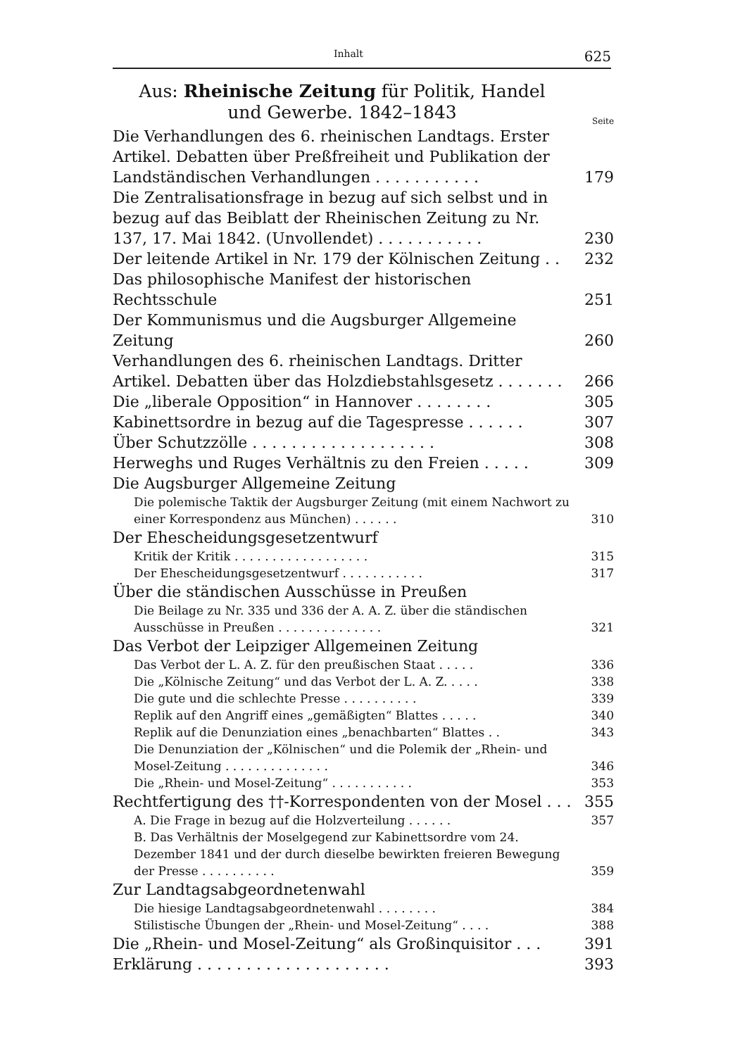Inhalt 625
Aus: Rheinische Zeitung für Politik, Handel
und Gewerbe. 1842–1843
Seite
Die Verhandlungen des 6. rheinischen Landtags. Erster Artikel. Debatten über Preßfreiheit und Publikation der Landständischen Verhandlungen . . . . . . . . . . . 179
Die Zentralisationsfrage in bezug auf sich selbst und in bezug auf das Beiblatt der Rheinischen Zeitung zu Nr. 137, 17. Mai 1842. (Unvollendet) . . . . . . . . . . . 230
Der leitende Artikel in Nr. 179 der Kölnischen Zeitung . . 232
Das philosophische Manifest der historischen Rechtsschule 251
Der Kommunismus und die Augsburger Allgemeine Zeitung 260
Verhandlungen des 6. rheinischen Landtags. Dritter Artikel. Debatten über das Holzdiebstahlsgesetz . . . . . . . 266
Die „liberale Opposition“ in Hannover . . . . . . . . 305
Kabinettsordre in bezug auf die Tagespresse . . . . . . 307
Über Schutzzölle . . . . . . . . . . . . . . . . . . . 308
Herweghs und Ruges Verhältnis zu den Freien . . . . . 309
Die Augsburger Allgemeine Zeitung
Die polemische Taktik der Augsburger Zeitung (mit einem Nachwort zu einer Korrespondenz aus München) . . . . . . 310
Der Ehescheidungsgesetzentwurf
Kritik der Kritik . . . . . . . . . . . . . . . . . . 315
Der Ehescheidungsgesetzentwurf . . . . . . . . . . . 317
Über die ständischen Ausschüsse in Preußen
Die Beilage zu Nr. 335 und 336 der A. A. Z. über die ständischen Ausschüsse in Preußen . . . . . . . . . . . . . . 321
Das Verbot der Leipziger Allgemeinen Zeitung
Das Verbot der L. A. Z. für den preußischen Staat . . . . . 336
Die „Kölnische Zeitung“ und das Verbot der L. A. Z. . . . . 338
Die gute und die schlechte Presse . . . . . . . . . . 339
Replik auf den Angriff eines „gemäßigten“ Blattes . . . . . 340
Replik auf die Denunziation eines „benachbarten“ Blattes . . 343
Die Denunziation der „Kölnischen“ und die Polemik der „Rhein- und Mosel-Zeitung . . . . . . . . . . . . . . 346
Die „Rhein- und Mosel-Zeitung“ . . . . . . . . . . . 353
Rechtfertigung des ††-Korrespondenten von der Mosel . . . 355
A. Die Frage in bezug auf die Holzverteilung . . . . . . 357
B. Das Verhältnis der Moselgegend zur Kabinettsordre vom 24. Dezember 1841 und der durch dieselbe bewirkten freieren Bewegung der Presse . . . . . . . . . . 359
Zur Landtagsabgeordnetenwahl
Die hiesige Landtagsabgeordnetenwahl . . . . . . . . 384
Stilistische Übungen der „Rhein- und Mosel-Zeitung“ . . . . 388
Die „Rhein- und Mosel-Zeitung“ als Großinquisitor . . . 391
Erklärung . . . . . . . . . . . . . . . . . . . . 393